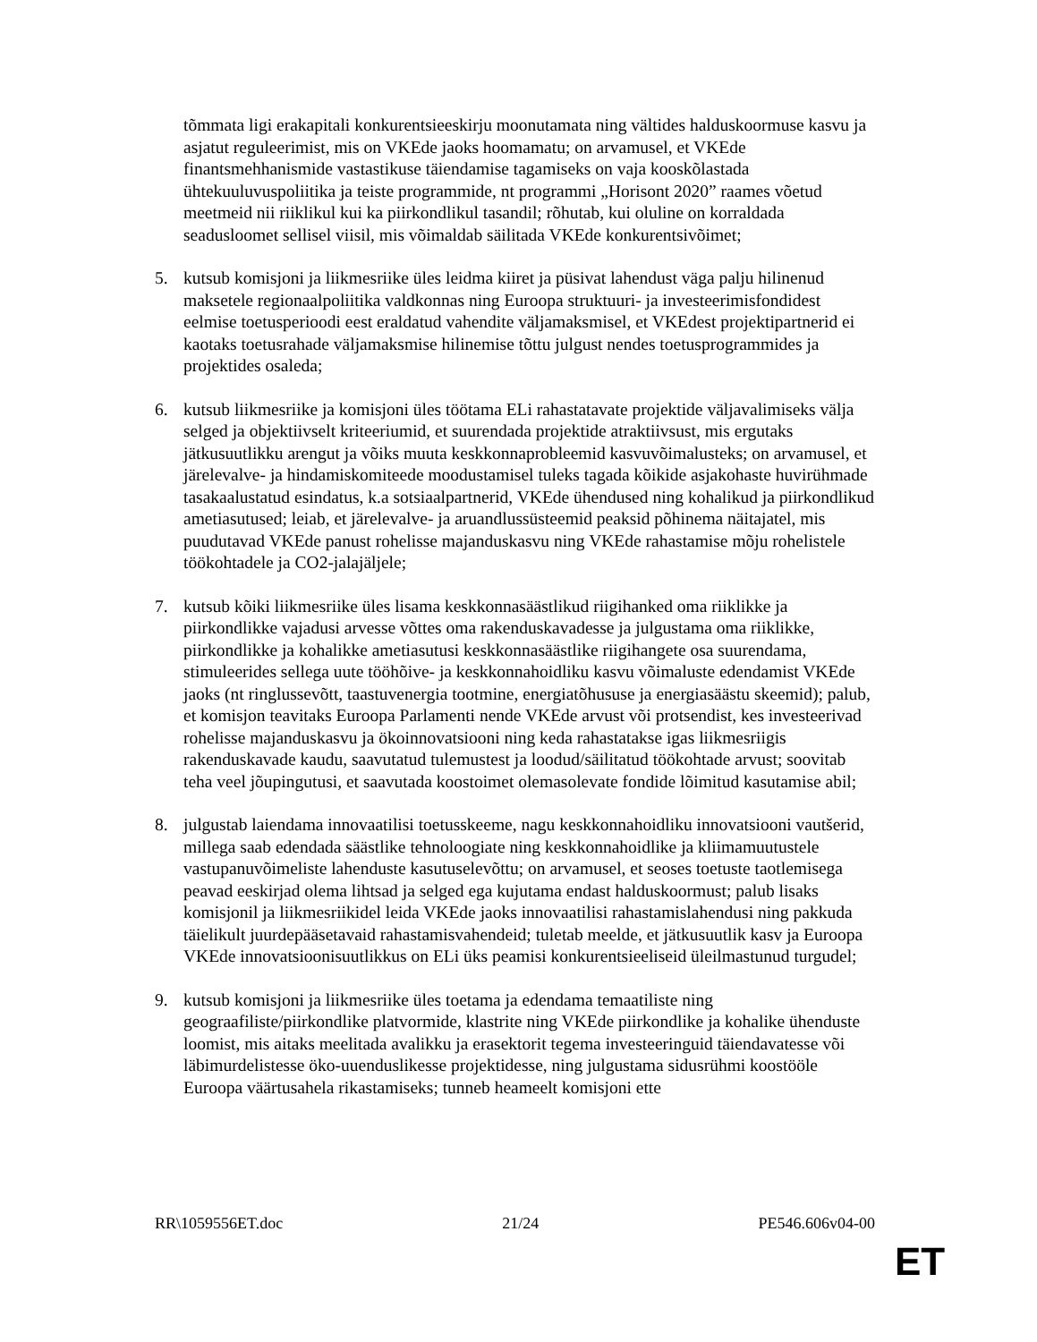tõmmata ligi erakapitali konkurentsieeskirju moonutamata ning vältides halduskoormuse kasvu ja asjatut reguleerimist, mis on VKEde jaoks hoomamatu; on arvamusel, et VKEde finantsmehhanismide vastastikuse täiendamise tagamiseks on vaja kooskõlastada ühtekuuluvuspoliitika ja teiste programmide, nt programmi „Horisont 2020” raames võetud meetmeid nii riiklikul kui ka piirkondlikul tasandil; rõhutab, kui oluline on korraldada seadusloomet sellisel viisil, mis võimaldab säilitada VKEde konkurentsivõimet;
5. kutsub komisjoni ja liikmesriike üles leidma kiiret ja püsivat lahendust väga palju hilinenud maksetele regionaalpoliitika valdkonnas ning Euroopa struktuuri- ja investeerimisfondidest eelmise toetusperioodi eest eraldatud vahendite väljamaksmisel, et VKEdest projektipartnerid ei kaotaks toetusrahade väljamaksmise hilinemise tõttu julgust nendes toetusprogrammides ja projektides osaleda;
6. kutsub liikmesriike ja komisjoni üles töötama ELi rahastatavate projektide väljavalimiseks välja selged ja objektiivselt kriteeriumid, et suurendada projektide atraktiivsust, mis ergutaks jätkusuutlikku arengut ja võiks muuta keskkonnaprobleemid kasvuvõimalusteks; on arvamusel, et järelevalve- ja hindamiskomiteede moodustamisel tuleks tagada kõikide asjakohaste huvirühmade tasakaalustatud esindatus, k.a sotsiaalpartnerid, VKEde ühendused ning kohalikud ja piirkondlikud ametiasutused; leiab, et järelevalve- ja aruandlussüsteemid peaksid põhinema näitajatel, mis puudutavad VKEde panust rohelisse majanduskasvu ning VKEde rahastamise mõju rohelistele töökohtadele ja CO2-jalajäljele;
7. kutsub kõiki liikmesriike üles lisama keskkonnasäästlikud riigihanked oma riiklikke ja piirkondlikke vajadusi arvesse võttes oma rakenduskavadesse ja julgustama oma riiklikke, piirkondlikke ja kohalikke ametiasutusi keskkonnasäästlike riigihangete osa suurendama, stimuleerides sellega uute tööhõive- ja keskkonnahoidliku kasvu võimaluste edendamist VKEde jaoks (nt ringlussevõtt, taastuvenergia tootmine, energiatõhususe ja energiasäästu skeemid); palub, et komisjon teavitaks Euroopa Parlamenti nende VKEde arvust või protsendist, kes investeerivad rohelisse majanduskasvu ja ökoinnovatsiooni ning keda rahastatakse igas liikmesriigis rakenduskavade kaudu, saavutatud tulemustest ja loodud/säilitatud töökohtade arvust; soovitab teha veel jõupingutusi, et saavutada koostoimet olemasolevate fondide lõimitud kasutamise abil;
8. julgustab laiendama innovaatilisi toetusskeeme, nagu keskkonnahoidliku innovatsiooni vautšerid, millega saab edendada säästlike tehnoloogiate ning keskkonnahoidlike ja kliimamuutustele vastupanuvõimeliste lahenduste kasutuselevõttu; on arvamusel, et seoses toetuste taotlemisega peavad eeskirjad olema lihtsad ja selged ega kujutama endast halduskoormust; palub lisaks komisjonil ja liikmesriikidel leida VKEde jaoks innovaatilisi rahastamislahendusi ning pakkuda täielikult juurdepääsetavaid rahastamisvahendeid; tuletab meelde, et jätkusuutlik kasv ja Euroopa VKEde innovatsioonisuutlikkus on ELi üks peamisi konkurentsieeliseid üleilmastunud turgudel;
9. kutsub komisjoni ja liikmesriike üles toetama ja edendama temaatiliste ning geograafiliste/piirkondlike platvormide, klastrite ning VKEde piirkondlike ja kohalike ühenduste loomist, mis aitaks meelitada avalikku ja erasektorit tegema investeeringuid täiendavatesse või läbimurdelistesse öko-uuenduslikesse projektidesse, ning julgustama sidusrühmi koostööle Euroopa väärtusahela rikastamiseks; tunneb heameelt komisjoni ette
RR\1059556ET.doc 21/24 PE546.606v04-00
ET